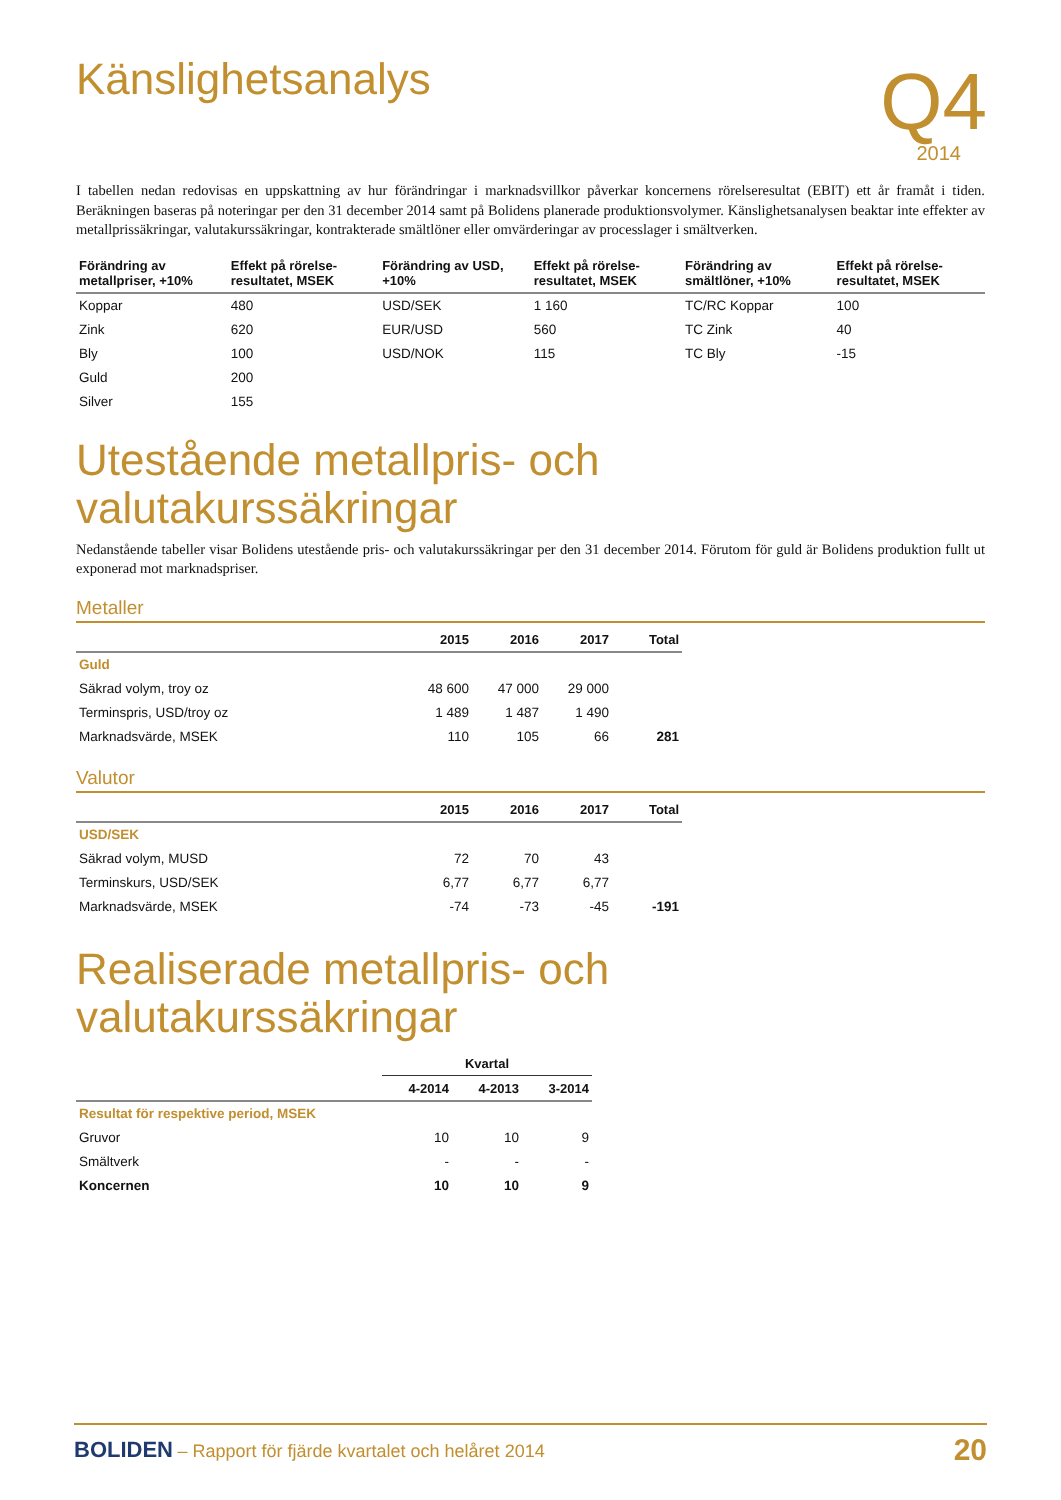Q4
2014
Känslighetsanalys
I tabellen nedan redovisas en uppskattning av hur förändringar i marknadsvillkor påverkar koncernens rörelseresultat (EBIT) ett år framåt i tiden. Beräkningen baseras på noteringar per den 31 december 2014 samt på Bolidens planerade produktionsvolymer. Känslighetsanalysen beaktar inte effekter av metallprissäkringar, valutakurssäkringar, kontrakterade smältlöner eller omvärderingar av processlager i smältverken.
| Förändring av metallpriser, +10% | Effekt på rörelse-resultatet, MSEK | Förändring av USD, +10% | Effekt på rörelse-resultatet, MSEK | Förändring av smältlöner, +10% | Effekt på rörelse-resultatet, MSEK |
| --- | --- | --- | --- | --- | --- |
| Koppar | 480 | USD/SEK | 1 160 | TC/RC Koppar | 100 |
| Zink | 620 | EUR/USD | 560 | TC Zink | 40 |
| Bly | 100 | USD/NOK | 115 | TC Bly | -15 |
| Guld | 200 | | | | |
| Silver | 155 | | | | |
Utestående metallpris- och valutakurssäkringar
Nedanstående tabeller visar Bolidens utestående pris- och valutakurssäkringar per den 31 december 2014. Förutom för guld är Bolidens produktion fullt ut exponerad mot marknadspriser.
Metaller
| | 2015 | 2016 | 2017 | Total |
| --- | --- | --- | --- | --- |
| Guld | | | | |
| Säkrad volym, troy oz | 48 600 | 47 000 | 29 000 | |
| Terminspris, USD/troy oz | 1 489 | 1 487 | 1 490 | |
| Marknadsvärde, MSEK | 110 | 105 | 66 | 281 |
Valutor
| | 2015 | 2016 | 2017 | Total |
| --- | --- | --- | --- | --- |
| USD/SEK | | | | |
| Säkrad volym, MUSD | 72 | 70 | 43 | |
| Terminskurs, USD/SEK | 6,77 | 6,77 | 6,77 | |
| Marknadsvärde, MSEK | -74 | -73 | -45 | -191 |
Realiserade metallpris- och valutakurssäkringar
| | Kvartal | | |
| --- | --- | --- | --- |
| | 4-2014 | 4-2013 | 3-2014 |
| Resultat för respektive period, MSEK | | | |
| Gruvor | 10 | 10 | 9 |
| Smältverk | - | - | - |
| Koncernen | 10 | 10 | 9 |
BOLIDEN – Rapport för fjärde kvartalet och helåret 2014
20